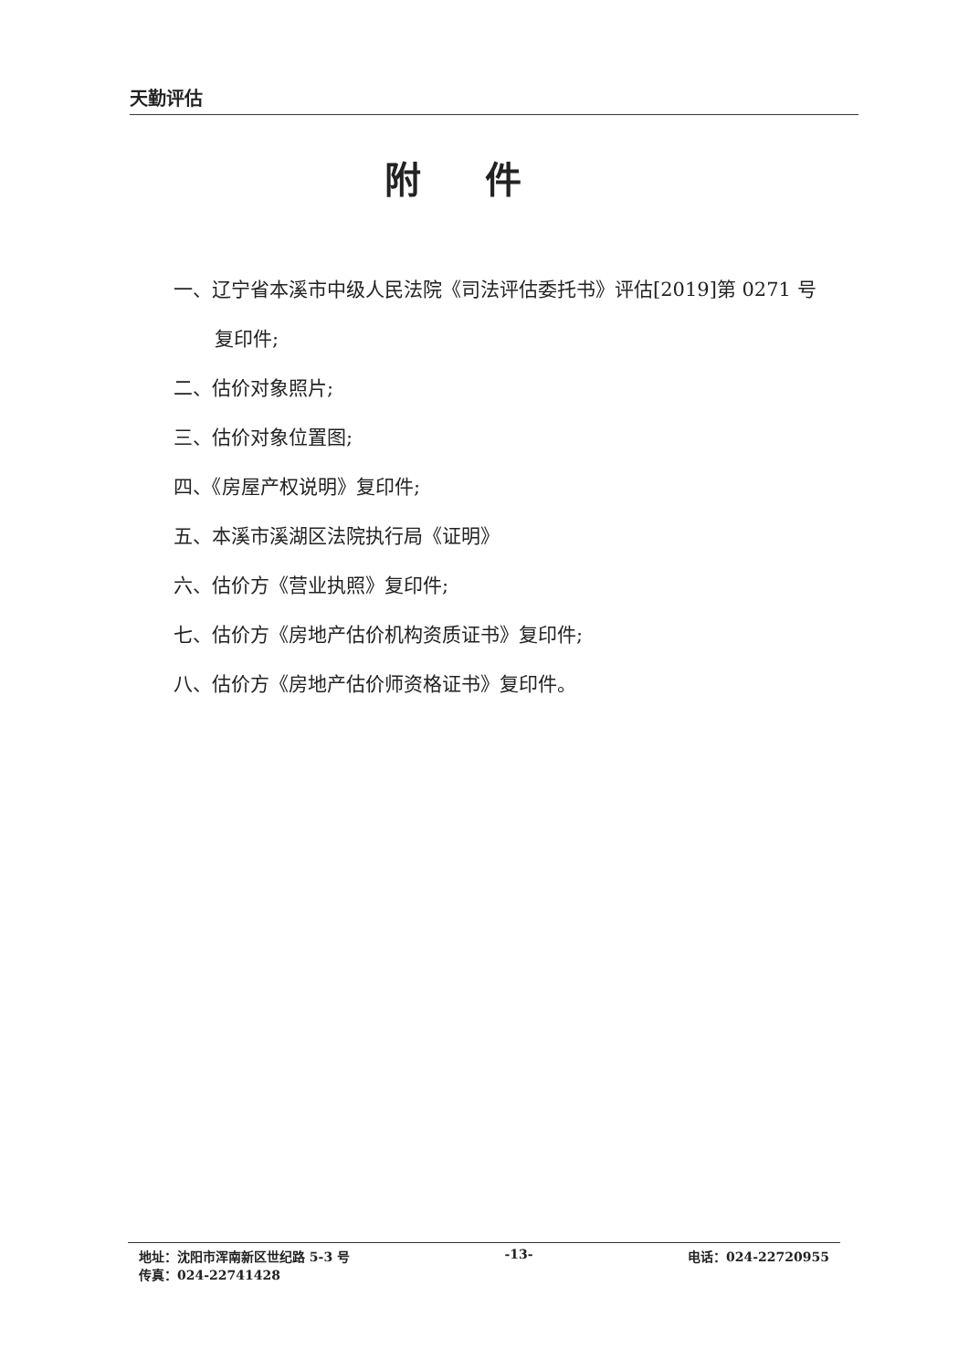天勤评估
附件
一、辽宁省本溪市中级人民法院《司法评估委托书》评估[2019]第 0271 号
复印件;
二、估价对象照片;
三、估价对象位置图;
四、《房屋产权说明》复印件;
五、本溪市溪湖区法院执行局《证明》
六、估价方《营业执照》复印件;
七、估价方《房地产估价机构资质证书》复印件;
八、估价方《房地产估价师资格证书》复印件。
地址：沈阳市浑南新区世纪路 5-3 号 -13- 电话：024-22720955
传真：024-22741428